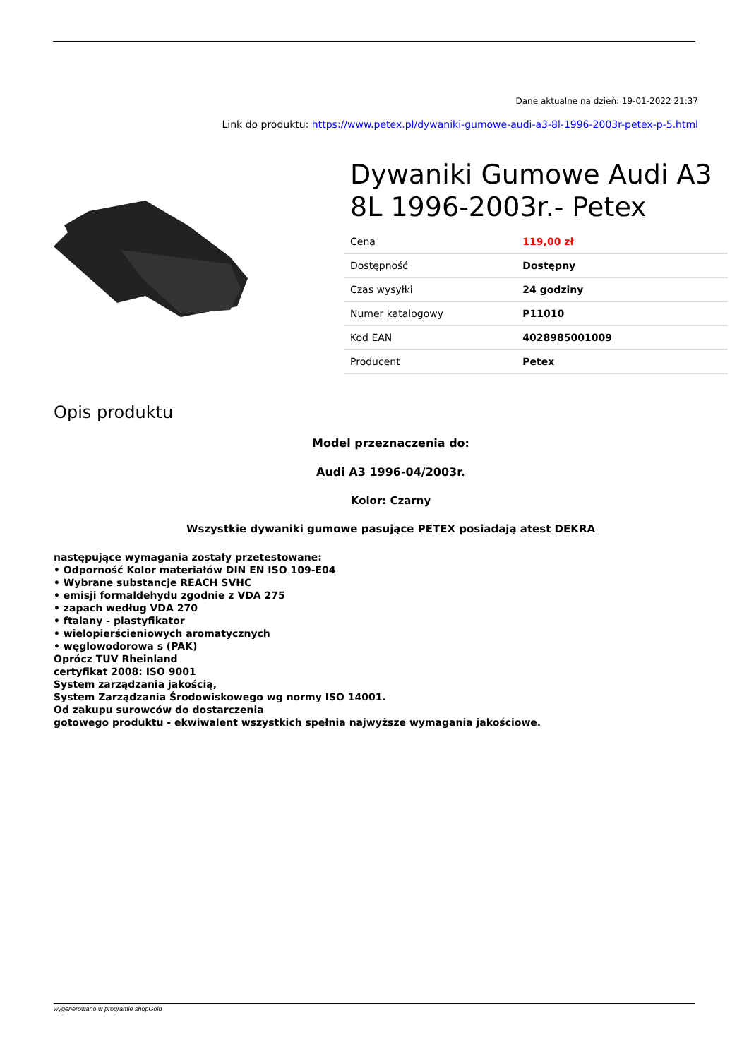Dane aktualne na dzień: 19-01-2022 21:37
Link do produktu: https://www.petex.pl/dywaniki-gumowe-audi-a3-8l-1996-2003r-petex-p-5.html
Dywaniki Gumowe Audi A3 8L 1996-2003r.- Petex
| Cena | 119,00 zł |
| Dostępność | Dostępny |
| Czas wysyłki | 24 godziny |
| Numer katalogowy | P11010 |
| Kod EAN | 4028985001009 |
| Producent | Petex |
Opis produktu
Model przeznaczenia do:
Audi A3 1996-04/2003r.
Kolor: Czarny
Wszystkie dywaniki gumowe pasujące PETEX posiadają atest DEKRA
następujące wymagania zostały przetestowane:
• Odporność Kolor materiałów DIN EN ISO 109-E04
• Wybrane substancje REACH SVHC
• emisji formaldehydu zgodnie z VDA 275
• zapach według VDA 270
• ftalany - plastyfikator
• wielopierścieniowych aromatycznych
• węglowodorowa s (PAK)
Oprócz TUV Rheinland
certyfikat 2008: ISO 9001
System zarządzania jakością,
System Zarządzania Środowiskowego wg normy ISO 14001.
Od zakupu surowców do dostarczenia
gotowego produktu - ekwiwalent wszystkich spełnia najwyższe wymagania jakościowe.
wygenerowano w programie shopGold